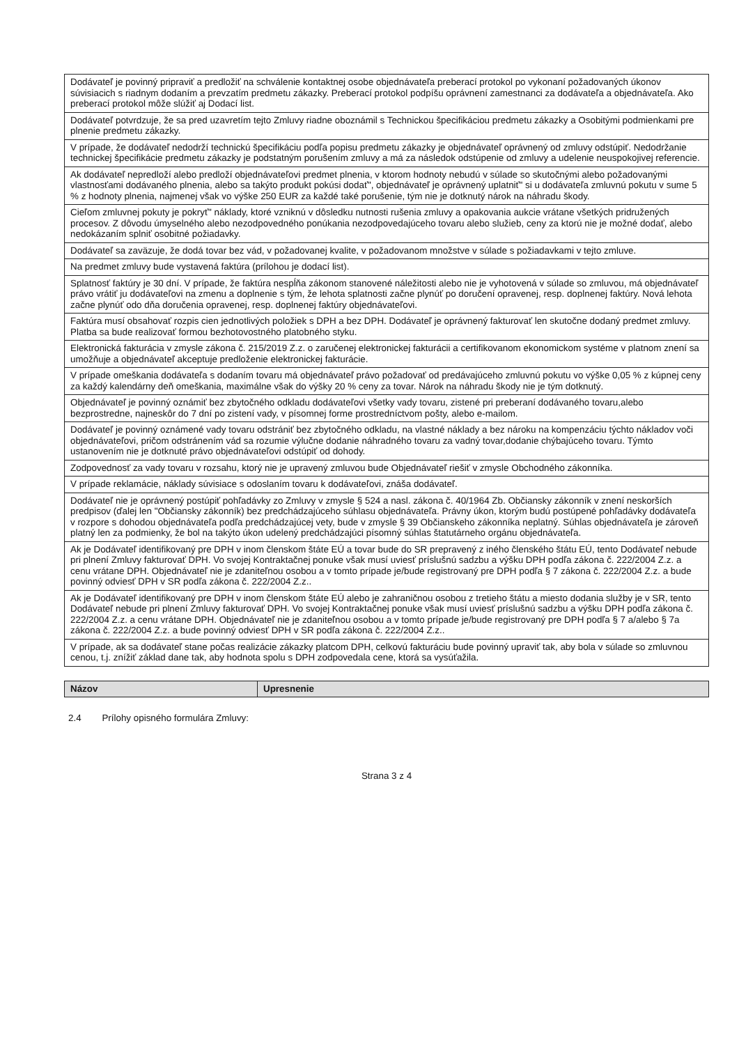| Dodávateľ je povinný pripraviť a predložiť na schválenie kontaktnej osobe objednávateľa preberací protokol po vykonaní požadovaných úkonov súvisiacich s riadnym dodaním a prevzatím predmetu zákazky. Preberací protokol podpíšu oprávnení zamestnanci za dodávateľa a objednávateľa. Ako preberací protokol môže slúžiť aj Dodací list. |
| Dodávateľ potvrdzuje, že sa pred uzavretím tejto Zmluvy riadne oboznámil s Technickou špecifikáciou predmetu zákazky a Osobitými podmienkami pre plnenie predmetu zákazky. |
| V prípade, že dodávateľ nedodrží technickú špecifikáciu podľa popisu predmetu zákazky je objednávateľ oprávnený od zmluvy odstúpiť. Nedodržanie technickej špecifikácie predmetu zákazky je podstatným porušením zmluvy a má za následok odstúpenie od zmluvy a udelenie neuspokojivej referencie. |
| Ak dodávateľ nepredloží alebo predloží objednávateľovi predmet plnenia, v ktorom hodnoty nebudú v súlade so skutočnými alebo požadovanými vlastnosťami dodávaného plnenia, alebo sa takýto produkt pokúsi dodať", objednávateľ je oprávnený uplatniť" si u dodávateľa zmluvnú pokutu v sume 5 % z hodnoty plnenia, najmenej však vo výške 250 EUR za každé také porušenie, tým nie je dotknutý nárok na náhradu škody. |
| Cieľom zmluvnej pokuty je pokryť" náklady, ktoré vzniknú v dôsledku nutnosti rušenia zmluvy a opakovania aukcie vrátane všetkých pridružených procesov. Z dôvodu úmyselného alebo nezodpovedného ponúkania nezodpovedajúceho tovaru alebo služieb, ceny za ktorú nie je možné dodať, alebo nedokázaním splniť osobitné požiadavky. |
| Dodávateľ sa zaväzuje, že dodá tovar bez vád, v požadovanej kvalite, v požadovanom množstve v súlade s požiadavkami v tejto zmluve. |
| Na predmet zmluvy bude vystavená faktúra (prílohou je dodací list). |
| Splatnosť faktúry je 30 dní. V prípade, že faktúra nespĺňa zákonom stanovené náležitosti alebo nie je vyhotovená v súlade so zmluvou, má objednávateľ právo vrátiť ju dodávateľovi na zmenu a doplnenie s tým, že lehota splatnosti začne plynúť po doručení opravenej, resp. doplnenej faktúry. Nová lehota začne plynúť odo dňa doručenia opravenej, resp. doplnenej faktúry objednávateľovi. |
| Faktúra musí obsahovať rozpis cien jednotlivých položiek s DPH a bez DPH. Dodávateľ je oprávnený fakturovať len skutočne dodaný predmet zmluvy. Platba sa bude realizovať formou bezhotovostného platobného styku. |
| Elektronická fakturácia v zmysle zákona č. 215/2019 Z.z. o zaručenej elektronickej fakturácii a certifikovanom ekonomickom systéme v platnom znení sa umožňuje a objednávateľ akceptuje predloženie elektronickej fakturácie. |
| V prípade omeškania dodávateľa s dodaním tovaru má objednávateľ právo požadovať od predávajúceho zmluvnú pokutu vo výške 0,05 % z kúpnej ceny za každý kalendárny deň omeškania, maximálne však do výšky 20 % ceny za tovar. Nárok na náhradu škody nie je tým dotknutý. |
| Objednávateľ je povinný oznámiť bez zbytočného odkladu dodávateľovi všetky vady tovaru, zistené pri preberaní dodávaného tovaru,alebo bezprostredne, najneskôr do 7 dní po zistení vady, v písomnej forme prostredníctvom pošty, alebo e-mailom. |
| Dodávateľ je povinný oznámené vady tovaru odstrániť bez zbytočného odkladu, na vlastné náklady a bez nároku na kompenzáciu týchto nákladov voči objednávateľovi, pričom odstránením vád sa rozumie výlučne dodanie náhradného tovaru za vadný tovar,dodanie chýbajúceho tovaru. Týmto ustanovením nie je dotknuté právo objednávateľovi odstúpiť od dohody. |
| Zodpovednosť za vady tovaru v rozsahu, ktorý nie je upravený zmluvou bude Objednávateľ riešiť v zmysle Obchodného zákonníka. |
| V prípade reklamácie, náklady súvisiace s odoslaním tovaru k dodávateľovi, znáša dodávateľ. |
| Dodávateľ nie je oprávnený postúpiť pohľadávky zo Zmluvy v zmysle § 524 a nasl. zákona č. 40/1964 Zb. Občiansky zákonník v znení neskorších predpisov (ďalej len "Občiansky zákonník) bez predchádzajúceho súhlasu objednávateľa. Právny úkon, ktorým budú postúpené pohľadávky dodávateľa v rozpore s dohodou objednávateľa podľa predchádzajúcej vety, bude v zmysle § 39 Občianskeho zákonníka neplatný. Súhlas objednávateľa je zároveň platný len za podmienky, že bol na takýto úkon udelený predchádzajúci písomný súhlas štatutárneho orgánu objednávateľa. |
| Ak je Dodávateľ identifikovaný pre DPH v inom členskom štáte EÚ a tovar bude do SR prepravený z iného členského štátu EÚ, tento Dodávateľ nebude pri plnení Zmluvy fakturovať DPH. Vo svojej Kontraktačnej ponuke však musí uviesť príslušnú sadzbu a výšku DPH podľa zákona č. 222/2004 Z.z. a cenu vrátane DPH. Objednávateľ nie je zdaniteľnou osobou a v tomto prípade je/bude registrovaný pre DPH podľa § 7 zákona č. 222/2004 Z.z. a bude povinný odviesť DPH v SR podľa zákona č. 222/2004 Z.z.. |
| Ak je Dodávateľ identifikovaný pre DPH v inom členskom štáte EÚ alebo je zahraničnou osobou z tretieho štátu a miesto dodania služby je v SR, tento Dodávateľ nebude pri plnení Zmluvy fakturovať DPH. Vo svojej Kontraktačnej ponuke však musí uviesť príslušnú sadzbu a výšku DPH podľa zákona č. 222/2004 Z.z. a cenu vrátane DPH. Objednávateľ nie je zdaniteľnou osobou a v tomto prípade je/bude registrovaný pre DPH podľa § 7 a/alebo § 7a zákona č. 222/2004 Z.z. a bude povinný odviesť DPH v SR podľa zákona č. 222/2004 Z.z.. |
| V prípade, ak sa dodávateľ stane počas realizácie zákazky platcom DPH, celkovú fakturáciu bude povinný upraviť tak, aby bola v súlade so zmluvnou cenou, t.j. znížiť základ dane tak, aby hodnota spolu s DPH zodpovedala cene, ktorá sa vysúťažila. |
| Názov | Upresnenie |
2.4 Prílohy opisného formulára Zmluvy:
Strana 3 z 4